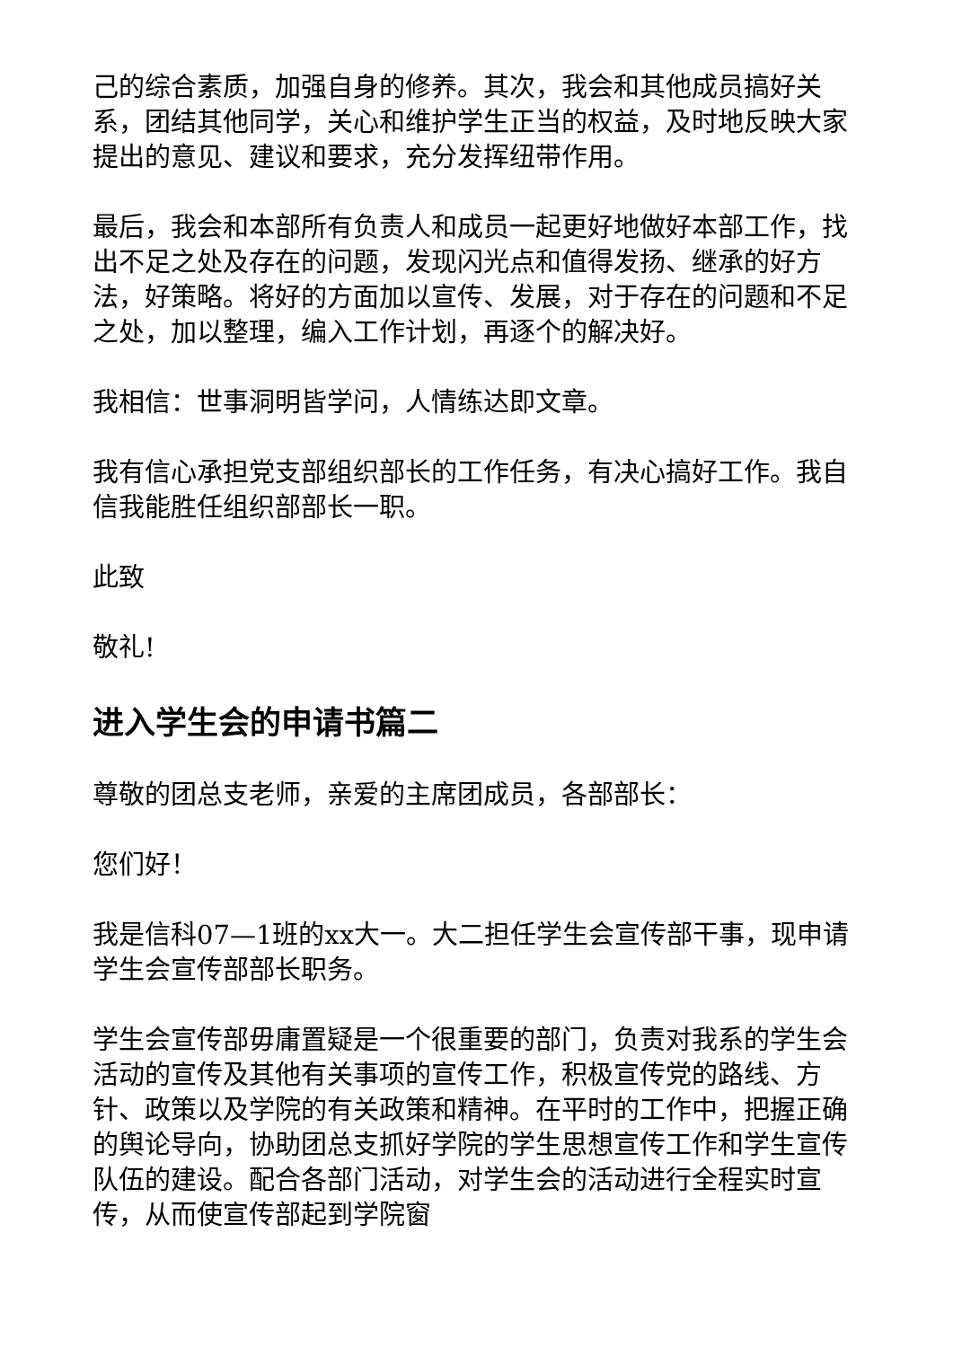己的综合素质，加强自身的修养。其次，我会和其他成员搞好关系，团结其他同学，关心和维护学生正当的权益，及时地反映大家提出的意见、建议和要求，充分发挥纽带作用。
最后，我会和本部所有负责人和成员一起更好地做好本部工作，找出不足之处及存在的问题，发现闪光点和值得发扬、继承的好方法，好策略。将好的方面加以宣传、发展，对于存在的问题和不足之处，加以整理，编入工作计划，再逐个的解决好。
我相信：世事洞明皆学问，人情练达即文章。
我有信心承担党支部组织部长的工作任务，有决心搞好工作。我自信我能胜任组织部部长一职。
此致
敬礼!
进入学生会的申请书篇二
尊敬的团总支老师，亲爱的主席团成员，各部部长：
您们好！
我是信科07—1班的xx大一。大二担任学生会宣传部干事，现申请学生会宣传部部长职务。
学生会宣传部毋庸置疑是一个很重要的部门，负责对我系的学生会活动的宣传及其他有关事项的宣传工作，积极宣传党的路线、方针、政策以及学院的有关政策和精神。在平时的工作中，把握正确的舆论导向，协助团总支抓好学院的学生思想宣传工作和学生宣传队伍的建设。配合各部门活动，对学生会的活动进行全程实时宣传，从而使宣传部起到学院窗